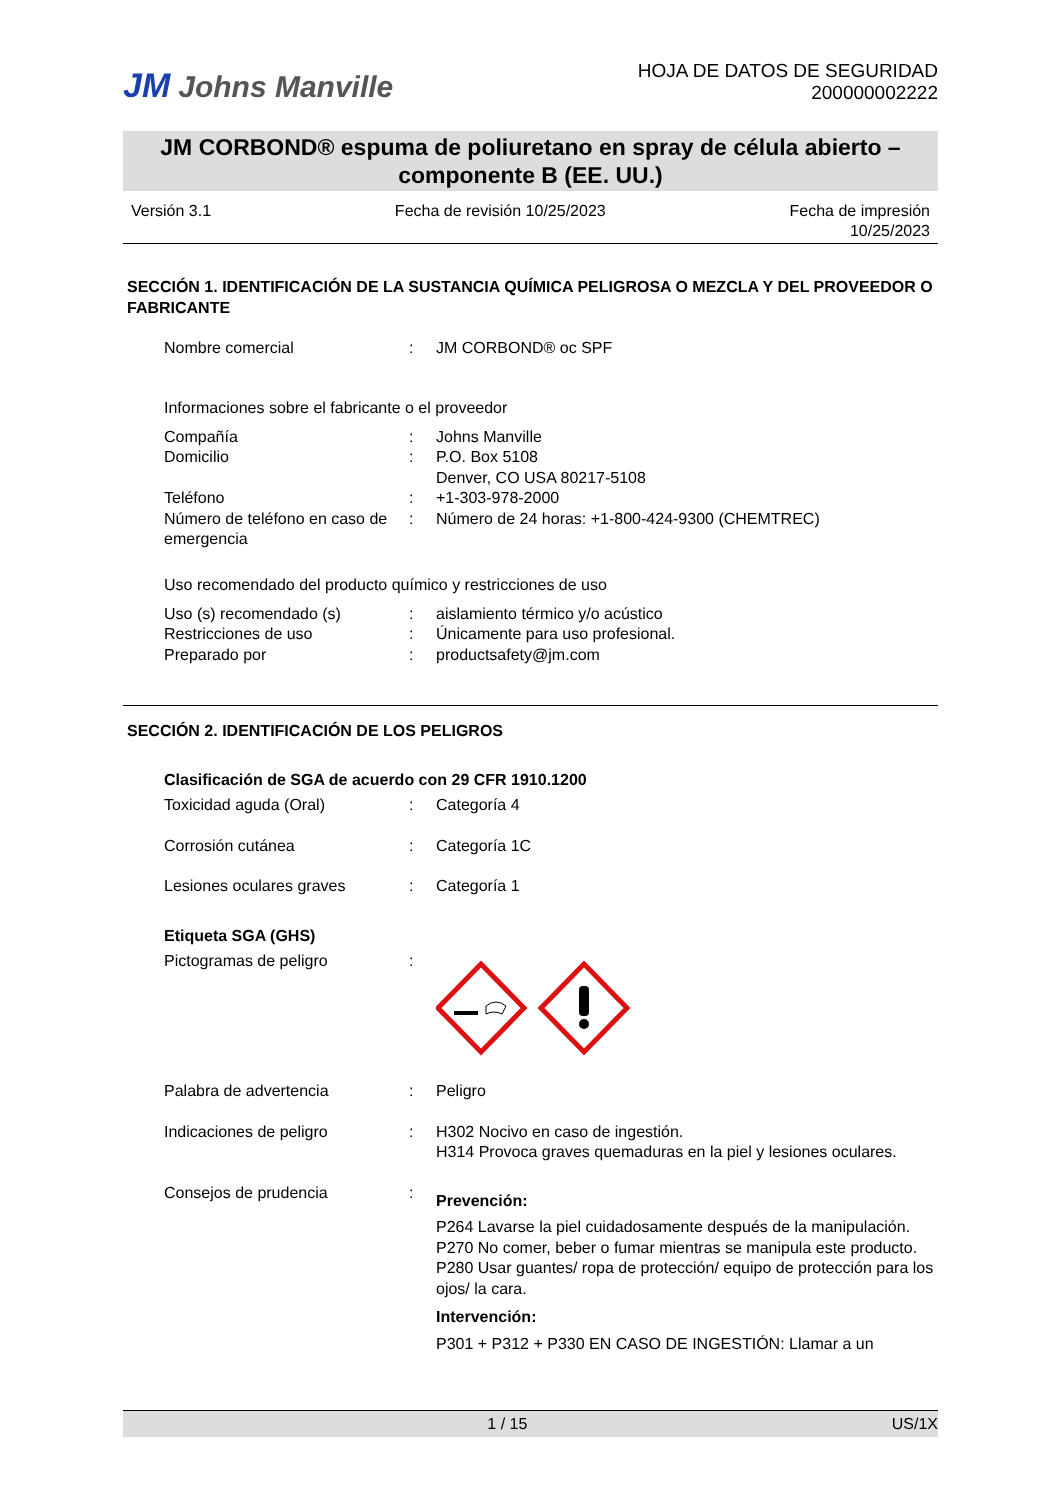JM Johns Manville
HOJA DE DATOS DE SEGURIDAD
200000002222
JM CORBOND® espuma de poliuretano en spray de célula abierto – componente B (EE. UU.)
Versión 3.1 Fecha de revisión 10/25/2023 Fecha de impresión
10/25/2023
SECCIÓN 1. IDENTIFICACIÓN DE LA SUSTANCIA QUÍMICA PELIGROSA O MEZCLA Y DEL PROVEEDOR O FABRICANTE
Nombre comercial : JM CORBOND® oc SPF
Informaciones sobre el fabricante o el proveedor
Compañía : Johns Manville
Domicilio : P.O. Box 5108
Denver, CO USA 80217-5108
Teléfono : +1-303-978-2000
Número de teléfono en caso de emergencia
: Número de 24 horas: +1-800-424-9300 (CHEMTREC)
Uso recomendado del producto químico y restricciones de uso
Uso (s) recomendado (s) : aislamiento térmico y/o acústico
Restricciones de uso : Únicamente para uso profesional.
Preparado por : productsafety@jm.com
SECCIÓN 2. IDENTIFICACIÓN DE LOS PELIGROS
Clasificación de SGA de acuerdo con 29 CFR 1910.1200
Toxicidad aguda (Oral) : Categoría 4
Corrosión cutánea : Categoría 1C
Lesiones oculares graves : Categoría 1
Etiqueta SGA (GHS)
Pictogramas de peligro :
Palabra de advertencia : Peligro
Indicaciones de peligro : H302 Nocivo en caso de ingestión.
H314 Provoca graves quemaduras en la piel y lesiones oculares.
Consejos de prudencia :
Prevención:
P264 Lavarse la piel cuidadosamente después de la manipulación.
P270 No comer, beber o fumar mientras se manipula este producto.
P280 Usar guantes/ ropa de protección/ equipo de protección para los ojos/ la cara.
Intervención:
P301 + P312 + P330 EN CASO DE INGESTIÓN: Llamar a un
1 / 15 US/1X